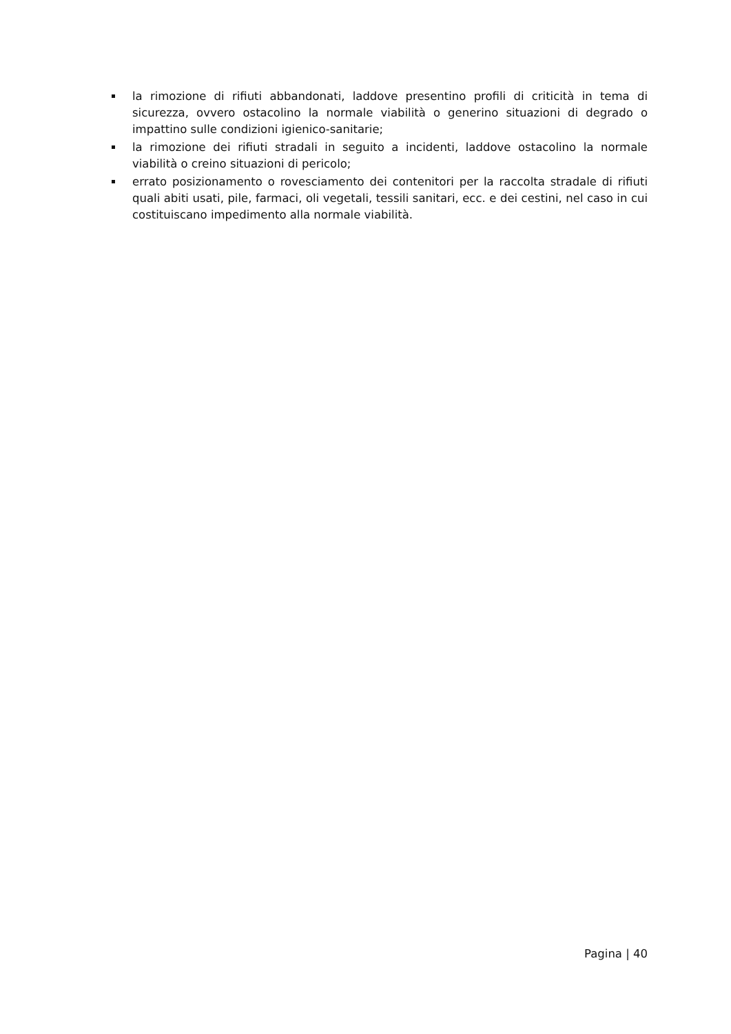la rimozione di rifiuti abbandonati, laddove presentino profili di criticità in tema di sicurezza, ovvero ostacolino la normale viabilità o generino situazioni di degrado o impattino sulle condizioni igienico-sanitarie;
la rimozione dei rifiuti stradali in seguito a incidenti, laddove ostacolino la normale viabilità o creino situazioni di pericolo;
errato posizionamento o rovesciamento dei contenitori per la raccolta stradale di rifiuti quali abiti usati, pile, farmaci, oli vegetali, tessili sanitari, ecc. e dei cestini, nel caso in cui costituiscano impedimento alla normale viabilità.
Pagina | 40